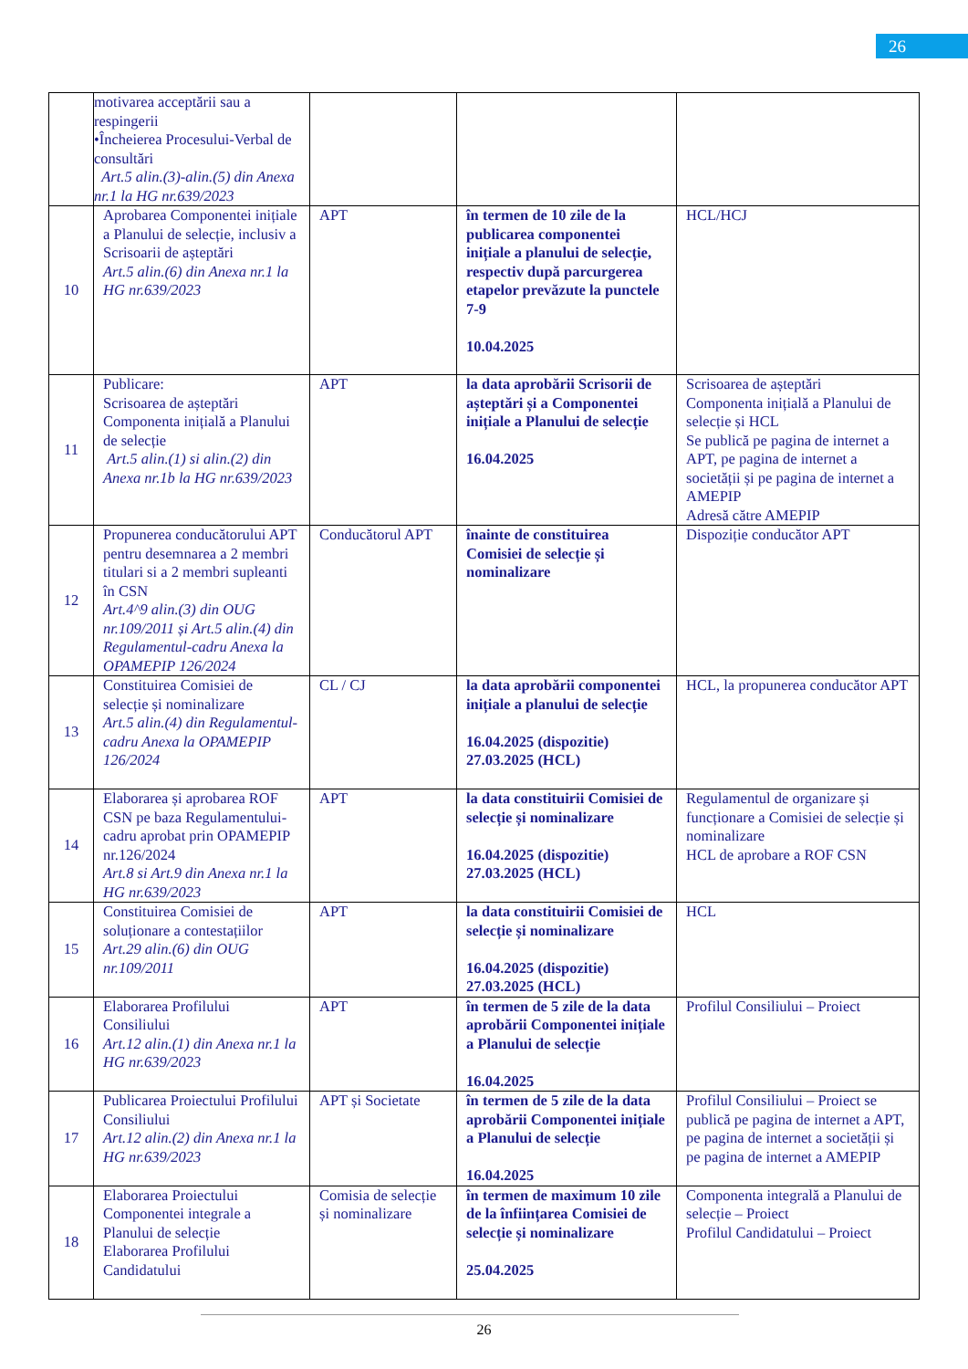26
| | motivarea acceptării sau a respingerii •Încheierea Procesului-Verbal de consultări Art.5 alin.(3)-alin.(5) din Anexa nr.1 la HG nr.639/2023 | | | |
| 10 | Aprobarea Componentei inițiale a Planului de selecție, inclusiv a Scrisoarii de așteptări Art.5 alin.(6) din Anexa nr.1 la HG nr.639/2023 | APT | în termen de 10 zile de la publicarea componentei inițiale a planului de selecție, respectiv după parcurgerea etapelor prevăzute la punctele 7-9 10.04.2025 | HCL/HCJ |
| 11 | Publicare: Scrisoarea de așteptări Componenta inițială a Planului de selecție Art.5 alin.(1) si alin.(2) din Anexa nr.1b la HG nr.639/2023 | APT | la data aprobării Scrisorii de așteptări și a Componentei inițiale a Planului de selecție 16.04.2025 | Scrisoarea de așteptări Componenta inițială a Planului de selecție și HCL Se publică pe pagina de internet a APT, pe pagina de internet a societății și pe pagina de internet a AMEPIP Adresă către AMEPIP |
| 12 | Propunerea conducătorului APT pentru desemnarea a 2 membri titulari si a 2 membri supleanti în CSN Art.4^9 alin.(3) din OUG nr.109/2011 și Art.5 alin.(4) din Regulamentul-cadru Anexa la OPAMEPIP 126/2024 | Conducătorul APT | înainte de constituirea Comisiei de selecție și nominalizare | Dispoziție conducător APT |
| 13 | Constituirea Comisiei de selecție și nominalizare Art.5 alin.(4) din Regulamentul-cadru Anexa la OPAMEPIP 126/2024 | CL / CJ | la data aprobării componentei inițiale a planului de selecție 16.04.2025 (dispozitie) 27.03.2025 (HCL) | HCL, la propunerea conducător APT |
| 14 | Elaborarea și aprobarea ROF CSN pe baza Regulamentului-cadru aprobat prin OPAMEPIP nr.126/2024 Art.8 si Art.9 din Anexa nr.1 la HG nr.639/2023 | APT | la data constituirii Comisiei de selecție și nominalizare 16.04.2025 (dispozitie) 27.03.2025 (HCL) | Regulamentul de organizare și funcționare a Comisiei de selecție și nominalizare HCL de aprobare a ROF CSN |
| 15 | Constituirea Comisiei de soluționare a contestațiilor Art.29 alin.(6) din OUG nr.109/2011 | APT | la data constituirii Comisiei de selecție și nominalizare 16.04.2025 (dispozitie) 27.03.2025 (HCL) | HCL |
| 16 | Elaborarea Profilului Consiliului Art.12 alin.(1) din Anexa nr.1 la HG nr.639/2023 | APT | în termen de 5 zile de la data aprobării Componentei inițiale a Planului de selecție 16.04.2025 | Profilul Consiliului – Proiect |
| 17 | Publicarea Proiectului Profilului Consiliului Art.12 alin.(2) din Anexa nr.1 la HG nr.639/2023 | APT și Societate | în termen de 5 zile de la data aprobării Componentei inițiale a Planului de selecție 16.04.2025 | Profilul Consiliului – Proiect se publică pe pagina de internet a APT, pe pagina de internet a societății și pe pagina de internet a AMEPIP |
| 18 | Elaborarea Proiectului Componentei integrale a Planului de selecție Elaborarea Profilului Candidatului | Comisia de selecție și nominalizare | în termen de maximum 10 zile de la înființarea Comisiei de selecție și nominalizare 25.04.2025 | Componenta integrală a Planului de selecție – Proiect Profilul Candidatului – Proiect |
26